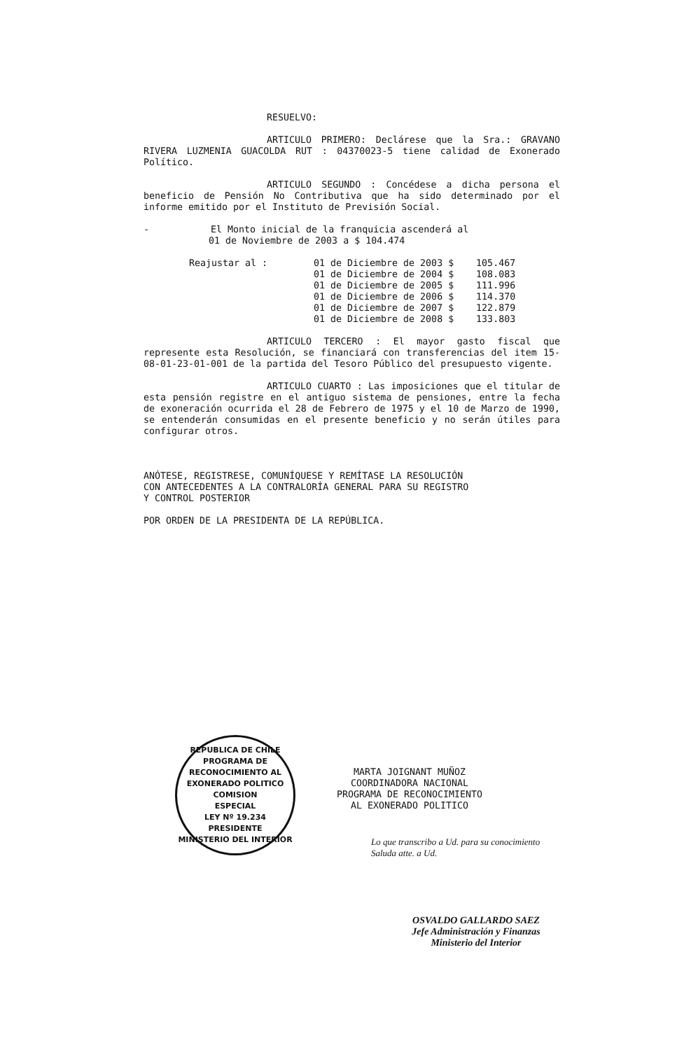RESUELVO:
ARTICULO PRIMERO: Declárese que la Sra.: GRAVANO RIVERA LUZMENIA GUACOLDA RUT : 04370023-5 tiene calidad de Exonerado Político.
ARTICULO SEGUNDO : Concédese a dicha persona el beneficio de Pensión No Contributiva que ha sido determinado por el informe emitido por el Instituto de Previsión Social.
- El Monto inicial de la franquicia ascenderá al
01 de Noviembre de 2003 a $ 104.474
| Reajustar al : | 01 de Diciembre | de 2003 | $ | 105.467 |
| | 01 de Diciembre | de 2004 | $ | 108.083 |
| | 01 de Diciembre | de 2005 | $ | 111.996 |
| | 01 de Diciembre | de 2006 | $ | 114.370 |
| | 01 de Diciembre | de 2007 | $ | 122.879 |
| | 01 de Diciembre | de 2008 | $ | 133.803 |
ARTICULO TERCERO : El mayor gasto fiscal que represente esta Resolución, se financiará con transferencias del item 15-08-01-23-01-001 de la partida del Tesoro Público del presupuesto vigente.
ARTICULO CUARTO : Las imposiciones que el titular de esta pensión registre en el antiguo sistema de pensiones, entre la fecha de exoneración ocurrida el 28 de Febrero de 1975 y el 10 de Marzo de 1990, se entenderán consumidas en el presente beneficio y no serán útiles para configurar otros.
ANÓTESE, REGISTRESE, COMUNÍQUESE Y REMÍTASE LA RESOLUCIÓN
CON ANTECEDENTES A LA CONTRALORÍA GENERAL PARA SU REGISTRO
Y CONTROL POSTERIOR
POR ORDEN DE LA PRESIDENTA DE LA REPÚBLICA.
REPUBLICA DE CHILE
PROGRAMA DE RECONOCIMIENTO AL EXONERADO POLITICO
COMISION
ESPECIAL
LEY Nº 19.234
PRESIDENTE
MINISTERIO DEL INTERIOR
MARTA JOIGNANT MUÑOZ
COORDINADORA NACIONAL
PROGRAMA DE RECONOCIMIENTO
AL EXONERADO POLITICO
Lo que transcribo a Ud. para su conocimiento
Saluda atte. a Ud.
OSVALDO GALLARDO SAEZ
Jefe Administración y Finanzas
Ministerio del Interior